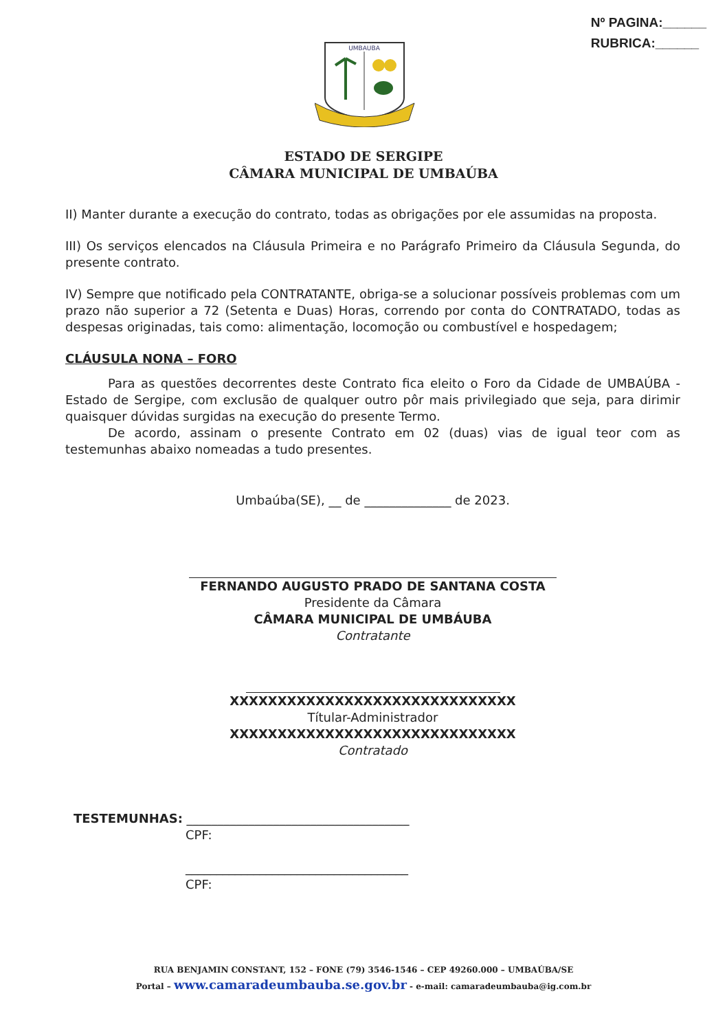Nº PAGINA:______
RUBRICA:______
UMBAUBA
ESTADO DE SERGIPE
CÂMARA MUNICIPAL DE UMBAÚBA
II) Manter durante a execução do contrato, todas as obrigações por ele assumidas na proposta.
III) Os serviços elencados na Cláusula Primeira e no Parágrafo Primeiro da Cláusula Segunda, do presente contrato.
IV) Sempre que notificado pela CONTRATANTE, obriga-se a solucionar possíveis problemas com um prazo não superior a 72 (Setenta e Duas) Horas, correndo por conta do CONTRATADO, todas as despesas originadas, tais como: alimentação, locomoção ou combustível e hospedagem;
CLÁUSULA NONA – FORO
Para as questões decorrentes deste Contrato fica eleito o Foro da Cidade de UMBAÚBA - Estado de Sergipe, com exclusão de qualquer outro pôr mais privilegiado que seja, para dirimir quaisquer dúvidas surgidas na execução do presente Termo.
De acordo, assinam o presente Contrato em 02 (duas) vias de igual teor com as testemunhas abaixo nomeadas a tudo presentes.
Umbaúba(SE), __ de ______________ de 2023.
FERNANDO AUGUSTO PRADO DE SANTANA COSTA
Presidente da Câmara
CÂMARA MUNICIPAL DE UMBÁUBA
Contratante
XXXXXXXXXXXXXXXXXXXXXXXXXXXXXX
Títular-Administrador
XXXXXXXXXXXXXXXXXXXXXXXXXXXXXX
Contratado
TESTEMUNHAS: ____________________________________
CPF:
____________________________________
CPF:
RUA BENJAMIN CONSTANT, 152 – FONE (79) 3546-1546 – CEP 49260.000 – UMBAÚBA/SE
Portal – www.camaradeumbauba.se.gov.br - e-mail: camaradeumbauba@ig.com.br